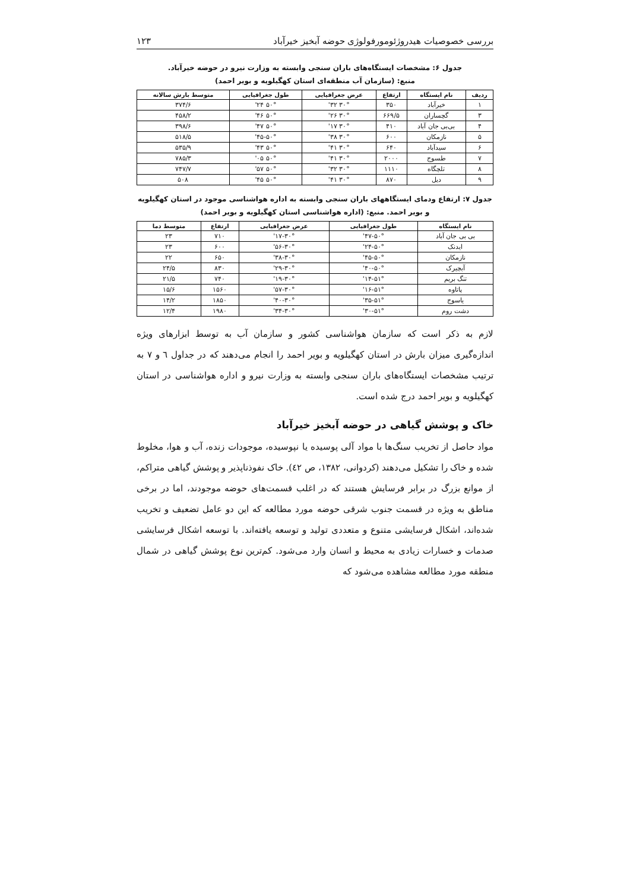بررسی خصوصیات هیدروژئومورفولوژی حوضه آبخیز خیرآباد ۱۲۳
جدول ۶: مشخصات ایستگاه‌های باران سنجی وابسته به وزارت نیرو در حوضه خیرآباد.
منبع: (سازمان آب منطقه‌ای استان کهگیلویه و بویر احمد)
| ردیف | نام ایستگاه | ارتفاع | عرض جغرافیایی | طول جغرافیایی | متوسط بارش سالانه |
| --- | --- | --- | --- | --- | --- |
| ۱ | خیرآباد | ۳۵۰ | ۳۰° ۳۲' | ۵۰° ۲۴' | ۳۷۴/۶ |
| ۳ | گچساران | ۶۶۹/۵ | ۳۰° ۲۶' | ۵۰° ۴۶' | ۴۵۸/۲ |
| ۴ | بی‌بی جان آباد | ۴۱۰ | ۳۰° ۱۷' | ۵۰° ۴۷' | ۳۹۸/۶ |
| ۵ | نازمکان | ۶۰۰ | ۳۰° ۳۸' | ۵۰°-۴۵' | ۵۱۸/۵ |
| ۶ | سیدآباد | ۶۴۰ | ۳۰° ۴۱' | ۵۰° ۴۳' | ۵۳۵/۹ |
| ۷ | طسوج | ۲۰۰۰ | ۳۰° ۴۱' | ۵۰° ۰۵' | ۷۸۵/۳ |
| ۸ | تلچگاه | ۱۱۱۰ | ۳۰° ۳۲' | ۵۰° ۵۷' | ۷۴۷/۷ |
| ۹ | دیل | ۸۷۰ | ۳۰° ۴۱' | ۵۰° ۴۵' | ۵۰۸ |
جدول ۷: ارتفاع ودمای ایستگاههای باران سنجی وابسته به اداره هواشناسی موجود در استان کهگیلویه و بویر احمد. منبع: (اداره هواشناسی استان کهگیلویه و بویر احمد)
| نام ایستگاه | طول جغرافیایی | عرض جغرافیایی | ارتفاع | متوسط دما |
| --- | --- | --- | --- | --- |
| بی بی جان آباد | ۵۰°-۴۷' | ۳۰°-۱۷' | ۷۱۰ | ۲۳ |
| ایدنک | ۵۰°-۲۴' | ۳۰°-۵۶' | ۶۰۰ | ۲۳ |
| نازمکان | ۵۰°-۴۵' | ۳۰°-۳۸' | ۶۵۰ | ۲۲ |
| آبچیرک | ۵۰°-۴۰' | ۳۰°-۲۹' | ۸۳۰ | ۲۴/۵ |
| تنگ بریم | ۵۱°-۱۴' | ۳۰°-۱۹' | ۷۴۰ | ۲۱/۵ |
| پاتاوه | ۵۱°-۱۶' | ۳۰°-۵۷' | ۱۵۶۰ | ۱۵/۶ |
| یاسوج | ۵۱°-۳۵' | ۳۰°-۴۰' | ۱۸۵۰ | ۱۴/۲ |
| دشت روم | ۵۱°-۳۰' | ۳۰°-۳۴' | ۱۹۸۰ | ۱۲/۴ |
لازم به ذکر است که سازمان هواشناسی کشور و سازمان آب به توسط ابزارهای ویژه اندازه‌گیری میزان بارش در استان کهگیلویه و بویر احمد را انجام می‌دهند که در جداول ٦ و ٧ به ترتیب مشخصات ایستگاه‌های باران سنجی وابسته به وزارت نیرو و اداره هواشناسی در استان کهگیلویه و بویر احمد درج شده است.
خاک و پوشش گیاهی در حوضه آبخیز خیرآباد
مواد حاصل از تخریب سنگ‌ها با مواد آلی پوسیده یا نپوسیده، موجودات زنده، آب و هوا، مخلوط شده و خاک را تشکیل می‌دهند (کردوانی، ١٣٨٢، ص ٤٢). خاک نفوذناپذیر و پوشش گیاهی متراکم، از موانع بزرگ در برابر فرسایش هستند که در اغلب قسمت‌های حوضه موجودند، اما در برخی مناطق به ویژه در قسمت جنوب شرقی حوضه مورد مطالعه که این دو عامل تضعیف و تخریب شده‌اند، اشکال فرسایشی متنوع و متعددی تولید و توسعه یافته‌اند. با توسعه اشکال فرسایشی صدمات و خسارات زیادی به محیط و انسان وارد می‌شود. کم‌ترین نوع پوشش گیاهی در شمال منطقه مورد مطالعه مشاهده می‌شود که